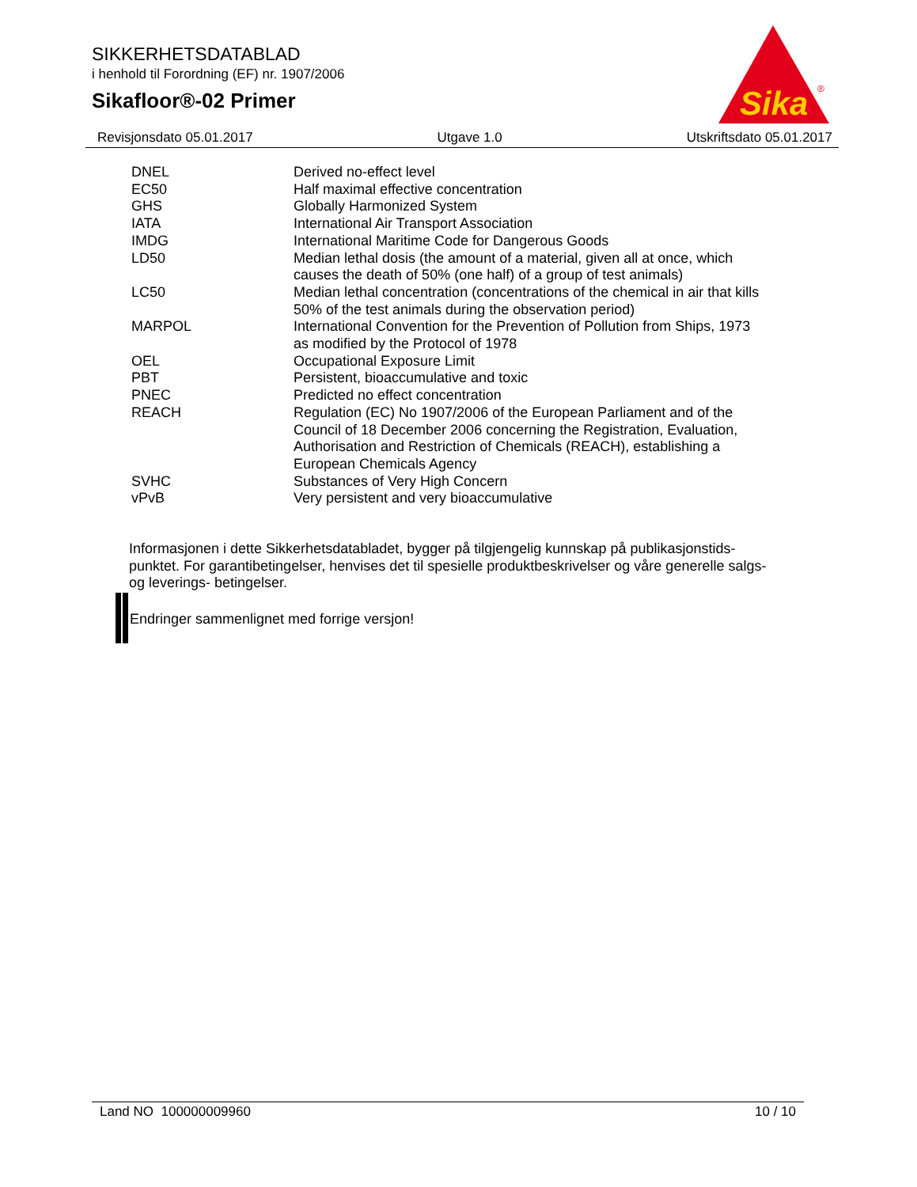SIKKERHETSDATABLAD
i henhold til Forordning (EF) nr. 1907/2006
Sikafloor®-02 Primer
Sika
®
Revisjonsdato 05.01.2017 Utgave 1.0 Utskriftsdato 05.01.2017
| DNEL | Derived no-effect level |
| EC50 | Half maximal effective concentration |
| GHS | Globally Harmonized System |
| IATA | International Air Transport Association |
| IMDG | International Maritime Code for Dangerous Goods |
| LD50 | Median lethal dosis (the amount of a material, given all at once, which causes the death of 50% (one half) of a group of test animals) |
| LC50 | Median lethal concentration (concentrations of the chemical in air that kills 50% of the test animals during the observation period) |
| MARPOL | International Convention for the Prevention of Pollution from Ships, 1973 as modified by the Protocol of 1978 |
| OEL | Occupational Exposure Limit |
| PBT | Persistent, bioaccumulative and toxic |
| PNEC | Predicted no effect concentration |
| REACH | Regulation (EC) No 1907/2006 of the European Parliament and of the Council of 18 December 2006 concerning the Registration, Evaluation, Authorisation and Restriction of Chemicals (REACH), establishing a European Chemicals Agency |
| SVHC | Substances of Very High Concern |
| vPvB | Very persistent and very bioaccumulative |
Informasjonen i dette Sikkerhetsdatabladet, bygger på tilgjengelig kunnskap på publikasjonstids-punktet. For garantibetingelser, henvises det til spesielle produktbeskrivelser og våre generelle salgs- og leverings- betingelser.
Endringer sammenlignet med forrige versjon!
Land NO 100000009960 10 / 10